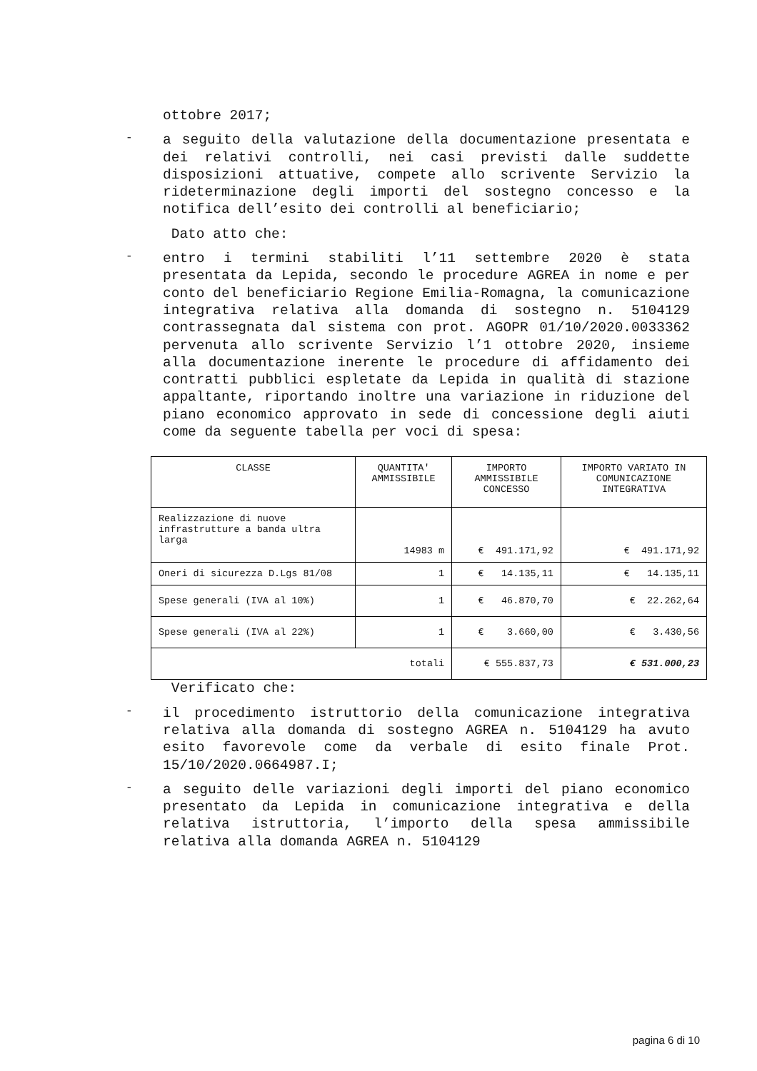ottobre 2017;
-
a seguito della valutazione della documentazione presentata e dei relativi controlli, nei casi previsti dalle suddette disposizioni attuative, compete allo scrivente Servizio la rideterminazione degli importi del sostegno concesso e la notifica dell’esito dei controlli al beneficiario;
Dato atto che:
-
entro i termini stabiliti l’11 settembre 2020 è stata presentata da Lepida, secondo le procedure AGREA in nome e per conto del beneficiario Regione Emilia-Romagna, la comunicazione integrativa relativa alla domanda di sostegno n. 5104129 contrassegnata dal sistema con prot. AGOPR 01/10/2020.0033362 pervenuta allo scrivente Servizio l’1 ottobre 2020, insieme alla documentazione inerente le procedure di affidamento dei contratti pubblici espletate da Lepida in qualità di stazione appaltante, riportando inoltre una variazione in riduzione del piano economico approvato in sede di concessione degli aiuti come da seguente tabella per voci di spesa:
| CLASSE | QUANTITA' AMMISSIBILE | IMPORTO AMMISSIBILE CONCESSO | IMPORTO VARIATO IN COMUNICAZIONE INTEGRATIVA |
| --- | --- | --- | --- |
| Realizzazione di nuove infrastrutture a banda ultra larga | 14983 m | € 491.171,92 | € 491.171,92 |
| Oneri di sicurezza D.Lgs 81/08 | 1 | € 14.135,11 | € 14.135,11 |
| Spese generali (IVA al 10%) | 1 | € 46.870,70 | € 22.262,64 |
| Spese generali (IVA al 22%) | 1 | € 3.660,00 | € 3.430,56 |
| totali | | € 555.837,73 | € 531.000,23 |
Verificato che:
-
il procedimento istruttorio della comunicazione integrativa relativa alla domanda di sostegno AGREA n. 5104129 ha avuto esito favorevole come da verbale di esito finale Prot. 15/10/2020.0664987.I;
-
a seguito delle variazioni degli importi del piano economico presentato da Lepida in comunicazione integrativa e della relativa istruttoria, l’importo della spesa ammissibile relativa alla domanda AGREA n. 5104129
pagina 6 di 10